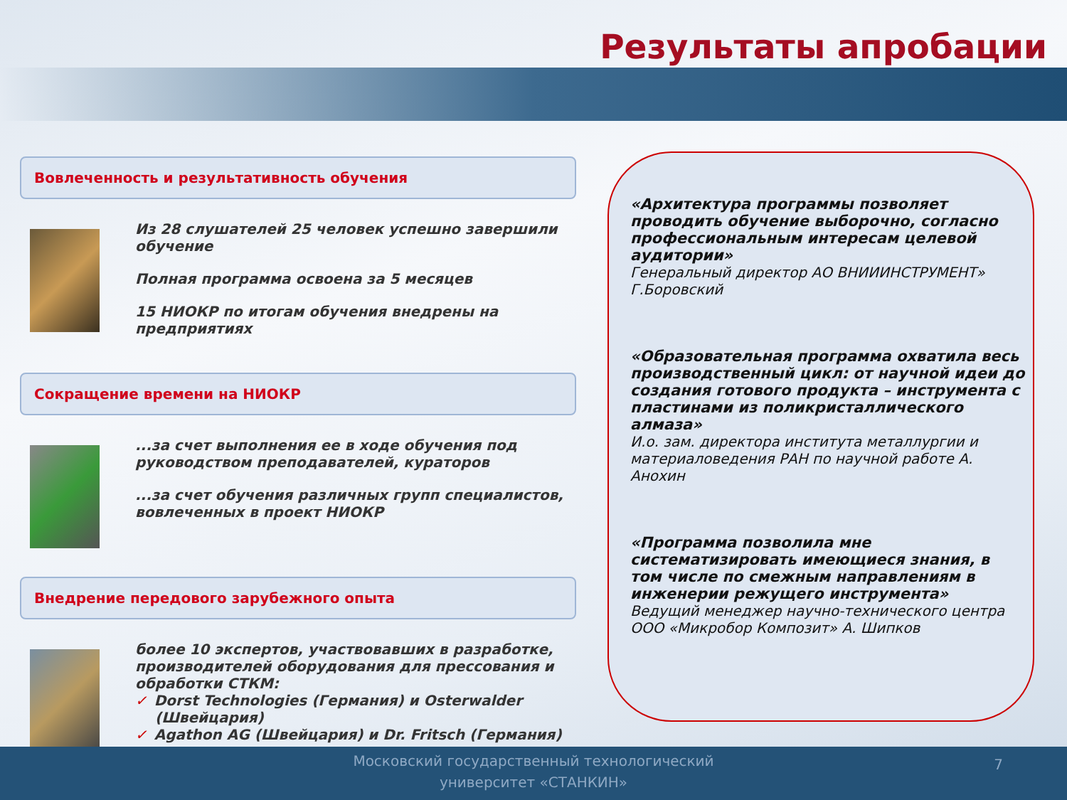Результаты апробации
Вовлеченность и результативность обучения
Из 28 слушателей 25 человек успешно завершили обучение
Полная программа освоена за 5 месяцев
15 НИОКР по итогам обучения внедрены на предприятиях
Сокращение времени на НИОКР
...за счет выполнения ее в ходе обучения под руководством преподавателей, кураторов
...за счет обучения различных групп специалистов, вовлеченных в проект НИОКР
Внедрение передового зарубежного опыта
более 10 экспертов, участвовавших в разработке, производителей оборудования для прессования и обработки СТКМ:
✓ Dorst Technologies (Германия) и Osterwalder (Швейцария)
✓ Agathon AG (Швейцария) и Dr. Fritsch (Германия)
«Архитектура программы позволяет проводить обучение выборочно, согласно профессиональным интересам целевой аудитории»
Генеральный директор АО ВНИИИНСТРУМЕНТ» Г.Боровский
«Образовательная программа охватила весь производственный цикл: от научной идеи до создания готового продукта – инструмента с пластинами из поликристаллического алмаза»
И.о. зам. директора института металлургии и материаловедения РАН по научной работе А. Анохин
«Программа позволила мне систематизировать имеющиеся знания, в том числе по смежным направлениям в инженерии режущего инструмента»
Ведущий менеджер научно-технического центра ООО «Микробор Композит» А. Шипков
Московский государственный технологический
университет «СТАНКИН»
7